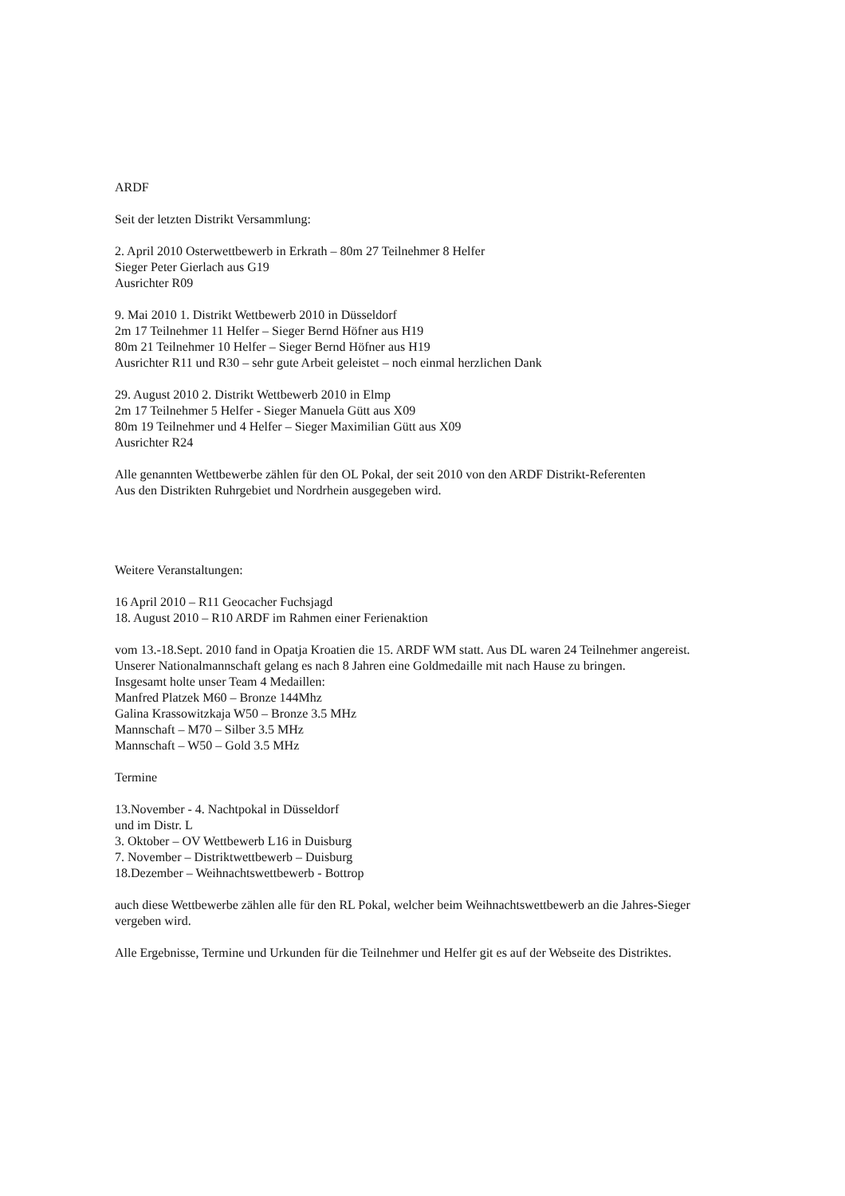ARDF
Seit der letzten Distrikt Versammlung:
2. April 2010 Osterwettbewerb in Erkrath – 80m 27 Teilnehmer 8 Helfer
Sieger Peter Gierlach aus G19
Ausrichter R09
9. Mai 2010 1. Distrikt Wettbewerb 2010 in Düsseldorf
2m 17 Teilnehmer 11 Helfer – Sieger Bernd Höfner aus H19
80m 21 Teilnehmer 10 Helfer – Sieger Bernd Höfner aus H19
Ausrichter R11 und R30 – sehr gute Arbeit geleistet – noch einmal herzlichen Dank
29. August 2010 2. Distrikt Wettbewerb 2010 in Elmp
2m 17 Teilnehmer 5 Helfer - Sieger Manuela Gütt aus X09
80m 19 Teilnehmer und 4 Helfer – Sieger Maximilian Gütt aus X09
Ausrichter R24
Alle genannten Wettbewerbe zählen für den OL Pokal, der seit 2010 von den ARDF Distrikt-Referenten
Aus den Distrikten Ruhrgebiet und Nordrhein ausgegeben wird.
Weitere Veranstaltungen:
16 April 2010 – R11 Geocacher Fuchsjagd
18. August 2010 – R10 ARDF im Rahmen einer Ferienaktion
vom 13.-18.Sept. 2010 fand in Opatja Kroatien die 15. ARDF WM statt. Aus DL waren 24 Teilnehmer angereist.
Unserer Nationalmannschaft gelang es nach 8 Jahren eine Goldmedaille mit nach Hause zu bringen.
Insgesamt holte unser Team 4 Medaillen:
Manfred Platzek M60 – Bronze 144Mhz
Galina Krassowitzkaja W50 – Bronze 3.5 MHz
Mannschaft – M70 – Silber 3.5 MHz
Mannschaft – W50 – Gold 3.5 MHz
Termine
13.November - 4. Nachtpokal in Düsseldorf
und im Distr. L
3. Oktober – OV Wettbewerb L16 in Duisburg
7. November – Distriktwettbewerb – Duisburg
18.Dezember – Weihnachtswettbewerb - Bottrop
auch diese Wettbewerbe zählen alle für den RL Pokal, welcher beim Weihnachtswettbewerb an die Jahres-Sieger
vergeben wird.
Alle Ergebnisse, Termine und Urkunden für die Teilnehmer und Helfer git es auf der Webseite des Distriktes.